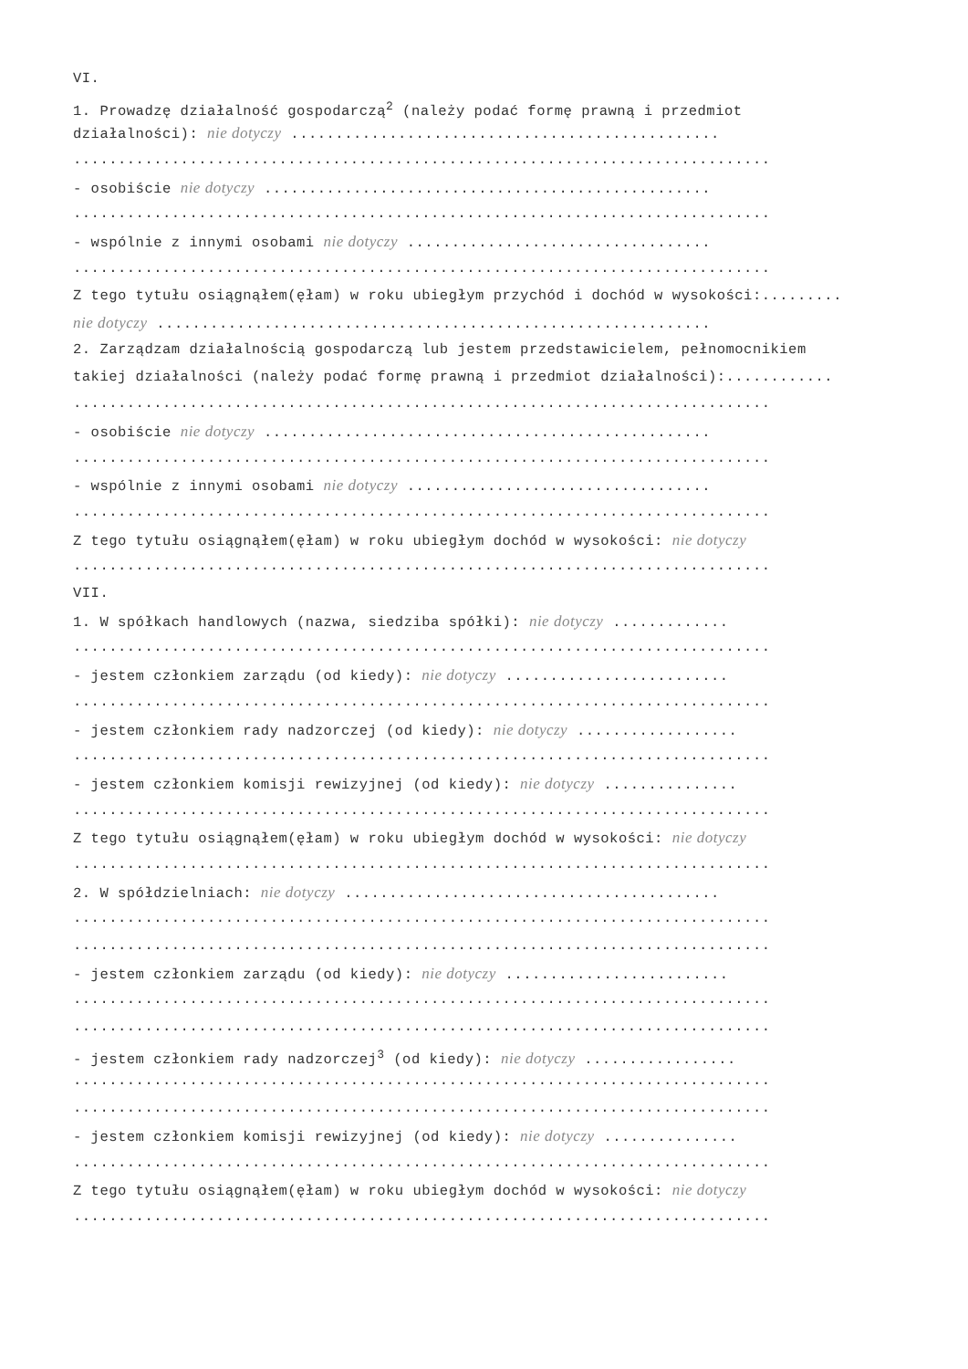VI.
1. Prowadzę działalność gospodarczą<sup>2</sup> (należy podać formę prawną i przedmiot
działalności): nie dotyczy ................................................
..............................................................................
- osobiście nie dotyczy ..................................................
..............................................................................
- wspólnie z innymi osobami nie dotyczy ..................................
..............................................................................
Z tego tytułu osiągnąłem(ęłam) w roku ubiegłym przychód i dochód w wysokości:.........
nie dotyczy ..............................................................
2. Zarządzam działalnością gospodarczą lub jestem przedstawicielem, pełnomocnikiem
takiej działalności (należy podać formę prawną i przedmiot działalności):............
..............................................................................
- osobiście nie dotyczy ..................................................
..............................................................................
- wspólnie z innymi osobami nie dotyczy ..................................
..............................................................................
Z tego tytułu osiągnąłem(ęłam) w roku ubiegłym dochód w wysokości: nie dotyczy
..............................................................................
VII.
1. W spółkach handlowych (nazwa, siedziba spółki): nie dotyczy .............
..............................................................................
- jestem członkiem zarządu (od kiedy): nie dotyczy .........................
..............................................................................
- jestem członkiem rady nadzorczej (od kiedy): nie dotyczy ..................
..............................................................................
- jestem członkiem komisji rewizyjnej (od kiedy): nie dotyczy ...............
..............................................................................
Z tego tytułu osiągnąłem(ęłam) w roku ubiegłym dochód w wysokości: nie dotyczy
..............................................................................
2. W spółdzielniach: nie dotyczy ..........................................
..............................................................................
..............................................................................
- jestem członkiem zarządu (od kiedy): nie dotyczy .........................
..............................................................................
..............................................................................
- jestem członkiem rady nadzorczej<sup>3</sup> (od kiedy): nie dotyczy .................
..............................................................................
..............................................................................
- jestem członkiem komisji rewizyjnej (od kiedy): nie dotyczy ...............
..............................................................................
Z tego tytułu osiągnąłem(ęłam) w roku ubiegłym dochód w wysokości: nie dotyczy
..............................................................................